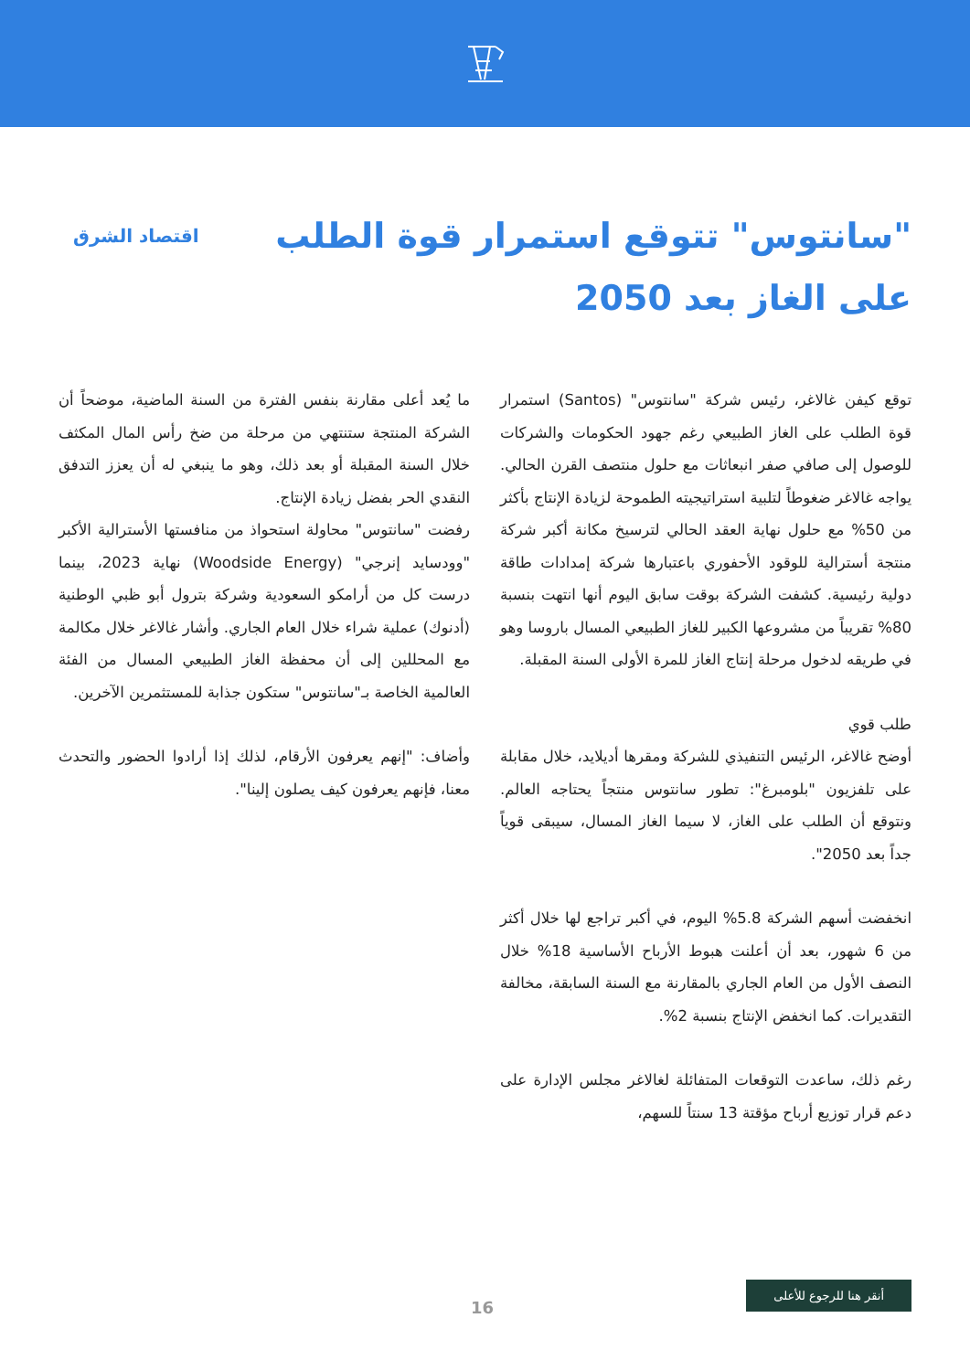"سانتوس" تتوقع استمرار قوة الطلب على الغاز بعد 2050
اقتصاد الشرق
توقع كيفن غالاغر، رئيس شركة "سانتوس" (Santos) استمرار قوة الطلب على الغاز الطبيعي رغم جهود الحكومات والشركات للوصول إلى صافي صفر انبعاثات مع حلول منتصف القرن الحالي. يواجه غالاغر ضغوطاً لتلبية استراتيجيته الطموحة لزيادة الإنتاج بأكثر من 50% مع حلول نهاية العقد الحالي لترسيخ مكانة أكبر شركة منتجة أسترالية للوقود الأحفوري باعتبارها شركة إمدادات طاقة دولية رئيسية. كشفت الشركة بوقت سابق اليوم أنها انتهت بنسبة 80% تقريباً من مشروعها الكبير للغاز الطبيعي المسال باروسا وهو في طريقه لدخول مرحلة إنتاج الغاز للمرة الأولى السنة المقبلة.
طلب قوي
أوضح غالاغر، الرئيس التنفيذي للشركة ومقرها أديلايد، خلال مقابلة على تلفزيون "بلومبرغ": تطور سانتوس منتجاً يحتاجه العالم. ونتوقع أن الطلب على الغاز، لا سيما الغاز المسال، سيبقى قوياً جداً بعد 2050".
انخفضت أسهم الشركة 5.8% اليوم، في أكبر تراجع لها خلال أكثر من 6 شهور، بعد أن أعلنت هبوط الأرباح الأساسية 18% خلال النصف الأول من العام الجاري بالمقارنة مع السنة السابقة، مخالفة التقديرات. كما انخفض الإنتاج بنسبة 2%.
رغم ذلك، ساعدت التوقعات المتفائلة لغالاغر مجلس الإدارة على دعم قرار توزيع أرباح مؤقتة 13 سنتاً للسهم،
ما يُعد أعلى مقارنة بنفس الفترة من السنة الماضية، موضحاً أن الشركة المنتجة ستنتهي من مرحلة من ضخ رأس المال المكثف خلال السنة المقبلة أو بعد ذلك، وهو ما ينبغي له أن يعزز التدفق النقدي الحر بفضل زيادة الإنتاج.
رفضت "سانتوس" محاولة استحواذ من منافستها الأسترالية الأكبر "وودسايد إنرجي" (Woodside Energy) نهاية 2023، بينما درست كل من أرامكو السعودية وشركة بترول أبو ظبي الوطنية (أدنوك) عملية شراء خلال العام الجاري. وأشار غالاغر خلال مكالمة مع المحللين إلى أن محفظة الغاز الطبيعي المسال من الفئة العالمية الخاصة بـ"سانتوس" ستكون جذابة للمستثمرين الآخرين.
وأضاف: "إنهم يعرفون الأرقام، لذلك إذا أرادوا الحضور والتحدث معنا، فإنهم يعرفون كيف يصلون إلينا".
أنقر هنا للرجوع للأعلى
16